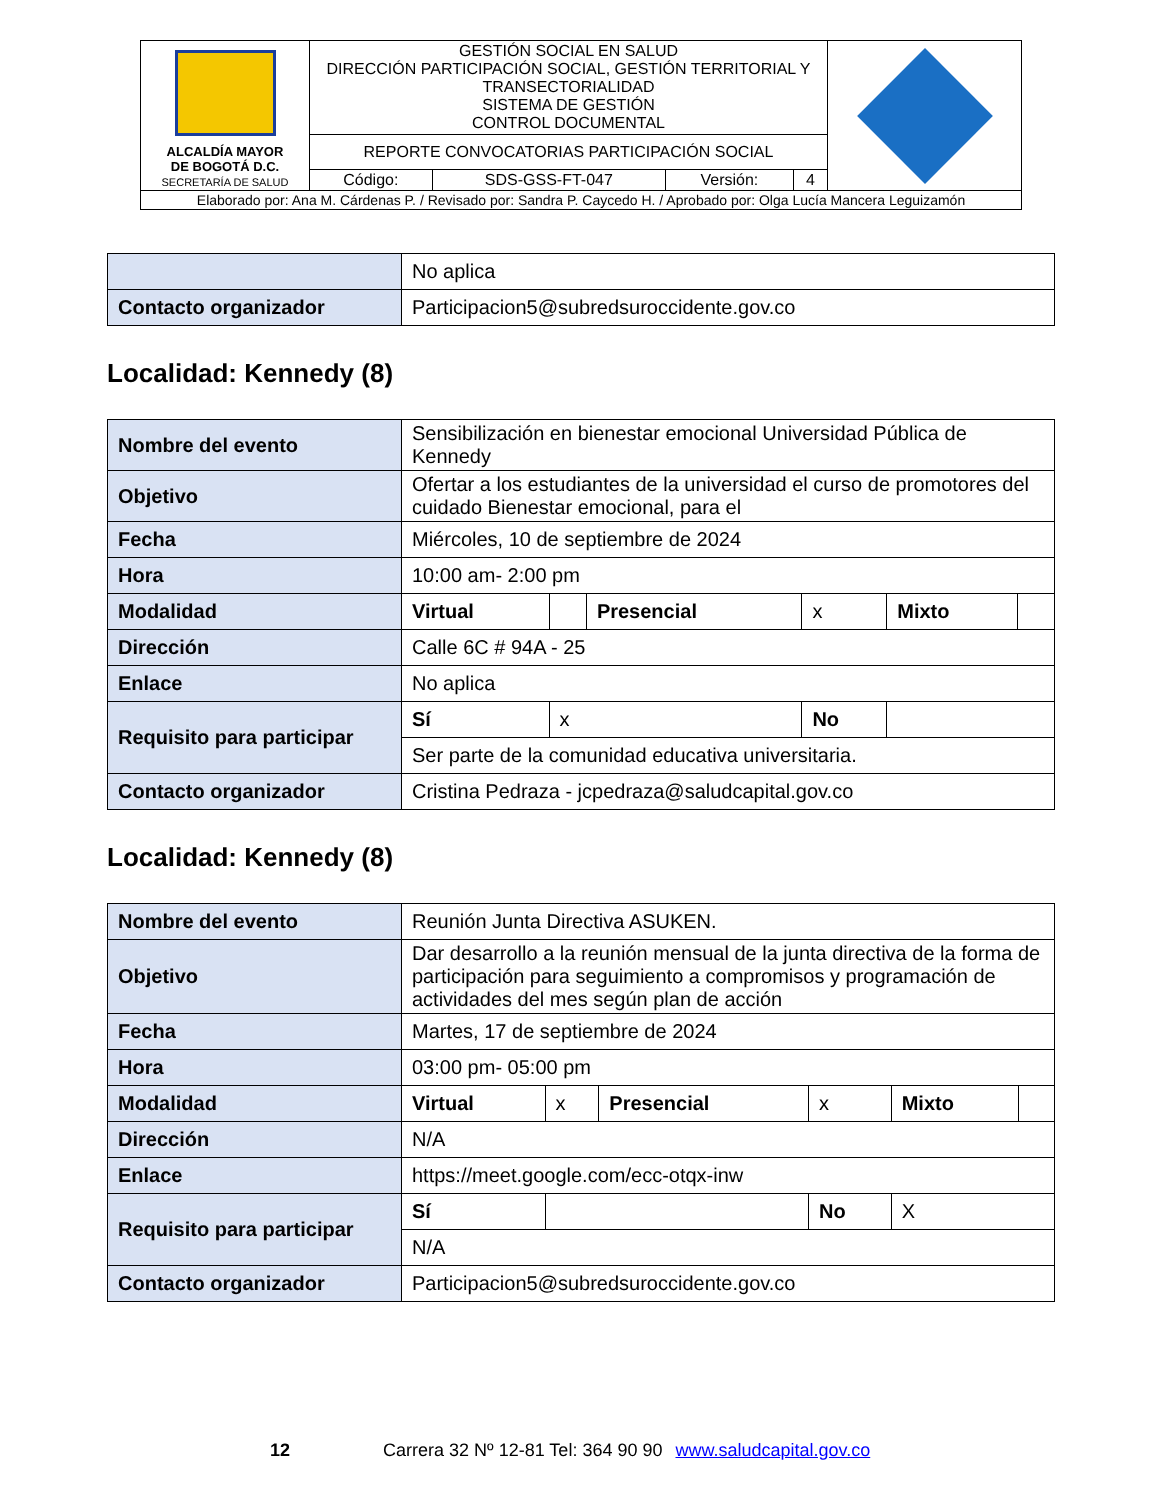| ALCALDÍA MAYOR DE BOGOTÁ D.C. SECRETARÍA DE SALUD | GESTIÓN SOCIAL EN SALUD DIRECCIÓN PARTICIPACIÓN SOCIAL, GESTIÓN TERRITORIAL Y TRANSECTORIALIDAD SISTEMA DE GESTIÓN CONTROL DOCUMENTAL | | | | |
| | REPORTE CONVOCATORIAS PARTICIPACIÓN SOCIAL | | | | |
| | Código: | SDS-GSS-FT-047 | Versión: | 4 | |
| Elaborado por: Ana M. Cárdenas P. / Revisado por: Sandra P. Caycedo H. / Aprobado por: Olga Lucía Mancera Leguizamón | | | | | |
| | No aplica |
| Contacto organizador | Participacion5@subredsuroccidente.gov.co |
Localidad: Kennedy (8)
| Nombre del evento | Sensibilización en bienestar emocional Universidad Pública de Kennedy | | | | | |
| Objetivo | Ofertar a los estudiantes de la universidad el curso de promotores del cuidado Bienestar emocional, para el | | | | | |
| Fecha | Miércoles, 10 de septiembre de 2024 | | | | | |
| Hora | 10:00 am- 2:00 pm | | | | | |
| Modalidad | Virtual | | Presencial | x | Mixto | |
| Dirección | Calle 6C # 94A - 25 | | | | | |
| Enlace | No aplica | | | | | |
| Requisito para participar | Sí | x | | No | | |
| | Ser parte de la comunidad educativa universitaria. | | | | | |
| Contacto organizador | Cristina Pedraza - jcpedraza@saludcapital.gov.co | | | | | |
Localidad: Kennedy (8)
| Nombre del evento | Reunión Junta Directiva ASUKEN. | | | | | |
| Objetivo | Dar desarrollo a la reunión mensual de la junta directiva de la forma de participación para seguimiento a compromisos y programación de actividades del mes según plan de acción | | | | | |
| Fecha | Martes, 17 de septiembre de 2024 | | | | | |
| Hora | 03:00 pm- 05:00 pm | | | | | |
| Modalidad | Virtual | x | Presencial | x | Mixto | |
| Dirección | N/A | | | | | |
| Enlace | https://meet.google.com/ecc-otqx-inw | | | | | |
| Requisito para participar | Sí | | | No | X | |
| | N/A | | | | | |
| Contacto organizador | Participacion5@subredsuroccidente.gov.co | | | | | |
12 Carrera 32 Nº 12-81 Tel: 364 90 90 www.saludcapital.gov.co